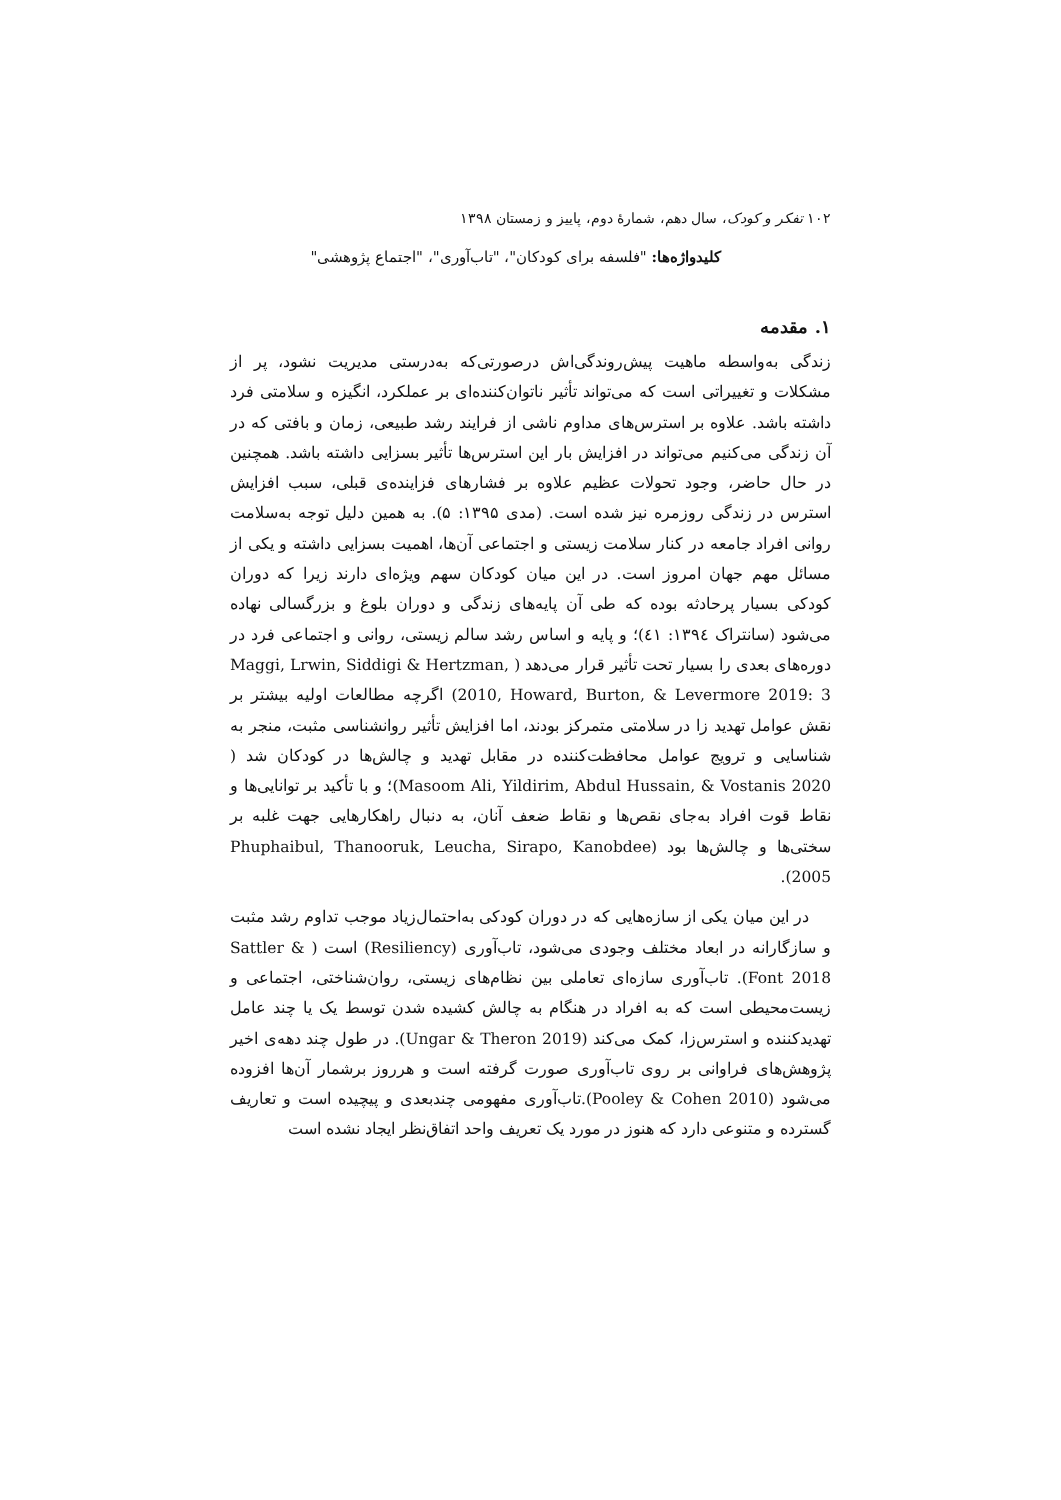۱۰۲ تفکر و کودک، سال دهم، شمارهٔ دوم، پاییز و زمستان ۱۳۹۸
کلیدواژه‌ها: "فلسفه برای کودکان"، "تاب‌آوری"، "اجتماع پژوهشی"
۱. مقدمه
زندگی به‌واسطه ماهیت پیش‌روندگی‌اش درصورتی‌که به‌درستی مدیریت نشود، پر از مشکلات و تغییراتی است که می‌تواند تأثیر ناتوان‌کننده‌ای بر عملکرد، انگیزه و سلامتی فرد داشته باشد. علاوه بر استرس‌های مداوم ناشی از فرایند رشد طبیعی، زمان و بافتی که در آن زندگی می‌کنیم می‌تواند در افزایش بار این استرس‌ها تأثیر بسزایی داشته باشد. همچنین در حال حاضر، وجود تحولات عظیم علاوه بر فشارهای فزاینده‌ی قبلی، سبب افزایش استرس در زندگی روزمره نیز شده است. (مدی ۱۳۹۵: ۵). به همین دلیل توجه به‌سلامت روانی افراد جامعه در کنار سلامت زیستی و اجتماعی آن‌ها، اهمیت بسزایی داشته و یکی از مسائل مهم جهان امروز است. در این میان کودکان سهم ویژه‌ای دارند زیرا که دوران کودکی بسیار پرحادثه بوده که طی آن پایه‌های زندگی و دوران بلوغ و بزرگسالی نهاده می‌شود (سانتراک ١٣٩٤: ٤١)؛ و پایه و اساس رشد سالم زیستی، روانی و اجتماعی فرد در دوره‌های بعدی را بسیار تحت تأثیر قرار می‌دهد ( Maggi, Lrwin, Siddigi & Hertzman, 2010, Howard, Burton, & Levermore 2019: 3) اگرچه مطالعات اولیه بیشتر بر نقش عوامل تهدید زا در سلامتی متمرکز بودند، اما افزایش تأثیر روانشناسی مثبت، منجر به شناسایی و ترویج عوامل محافظت‌کننده در مقابل تهدید و چالش‌ها در کودکان شد ( Masoom Ali, Yildirim, Abdul Hussain, & Vostanis 2020)؛ و با تأکید بر توانایی‌ها و نقاط قوت افراد به‌جای نقص‌ها و نقاط ضعف آنان، به دنبال راهکارهایی جهت غلبه بر سختی‌ها و چالش‌ها بود (Phuphaibul, Thanooruk, Leucha, Sirapo, Kanobdee 2005).
در این میان یکی از سازه‌هایی که در دوران کودکی به‌احتمال‌زیاد موجب تداوم رشد مثبت و سازگارانه در ابعاد مختلف وجودی می‌شود، تاب‌آوری (Resiliency) است ( Sattler & Font 2018). تاب‌آوری سازه‌ای تعاملی بین نظام‌های زیستی، روان‌شناختی، اجتماعی و زیست‌محیطی است که به افراد در هنگام به چالش کشیده شدن توسط یک یا چند عامل تهدیدکننده و استرس‌زا، کمک می‌کند (Ungar & Theron 2019). در طول چند دهه‌ی اخیر پژوهش‌های فراوانی بر روی تاب‌آوری صورت گرفته است و هرروز برشمار آن‌ها افزوده می‌شود (Pooley & Cohen 2010).تاب‌آوری مفهومی چندبعدی و پیچیده است و تعاریف گسترده و متنوعی دارد که هنوز در مورد یک تعریف واحد اتفاق‌نظر ایجاد نشده است